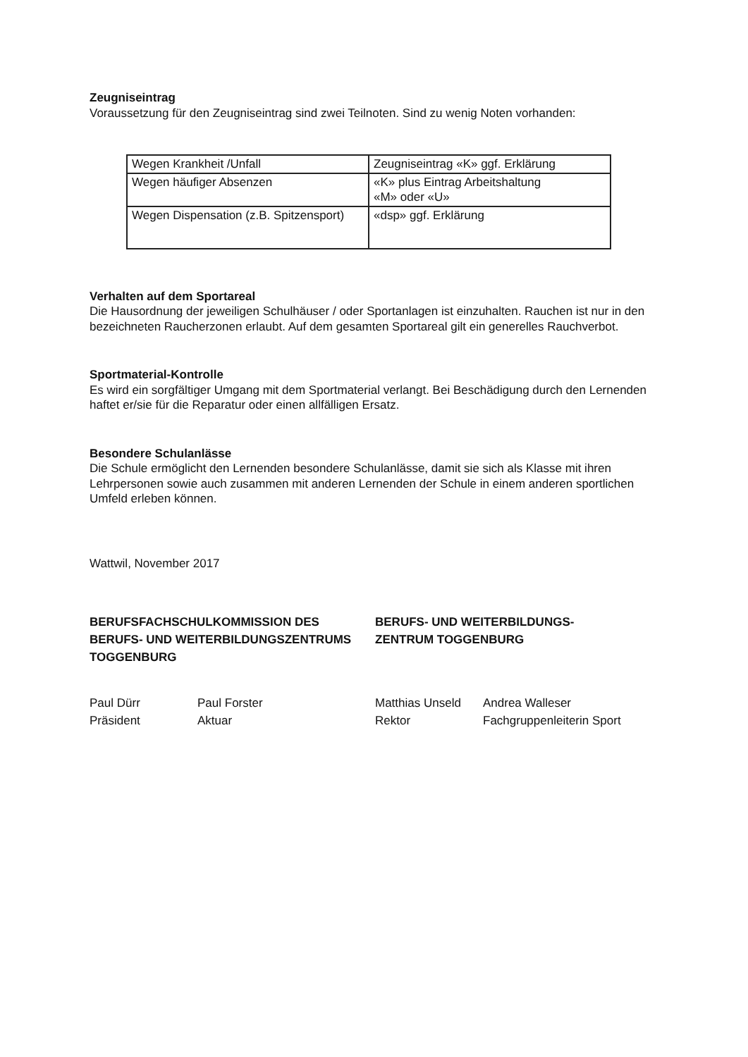Zeugniseintrag
Voraussetzung für den Zeugniseintrag sind zwei Teilnoten. Sind zu wenig Noten vorhanden:
| Wegen Krankheit /Unfall | Zeugniseintrag «K» ggf. Erklärung |
| Wegen häufiger Absenzen | «K» plus Eintrag Arbeitshaltung «M» oder «U» |
| Wegen Dispensation (z.B. Spitzensport) | «dsp» ggf. Erklärung |
Verhalten auf dem Sportareal
Die Hausordnung der jeweiligen Schulhäuser / oder Sportanlagen ist einzuhalten. Rauchen ist nur in den bezeichneten Raucherzonen erlaubt. Auf dem gesamten Sportareal gilt ein generelles Rauchverbot.
Sportmaterial-Kontrolle
Es wird ein sorgfältiger Umgang mit dem Sportmaterial verlangt. Bei Beschädigung durch den Lernenden haftet er/sie für die Reparatur oder einen allfälligen Ersatz.
Besondere Schulanlässe
Die Schule ermöglicht den Lernenden besondere Schulanlässe, damit sie sich als Klasse mit ihren Lehrpersonen sowie auch zusammen mit anderen Lernenden der Schule in einem anderen sportlichen Umfeld erleben können.
Wattwil, November 2017
BERUFSFACHSCHULKOMMISSION DES BERUFS- UND WEITERBILDUNGSZENTRUMS TOGGENBURG
Paul Dürr
Präsident
Paul Forster
Aktuar
BERUFS- UND WEITERBILDUNGS-
ZENTRUM TOGGENBURG
Matthias Unseld
Rektor
Andrea Walleser
Fachgruppenleiterin Sport